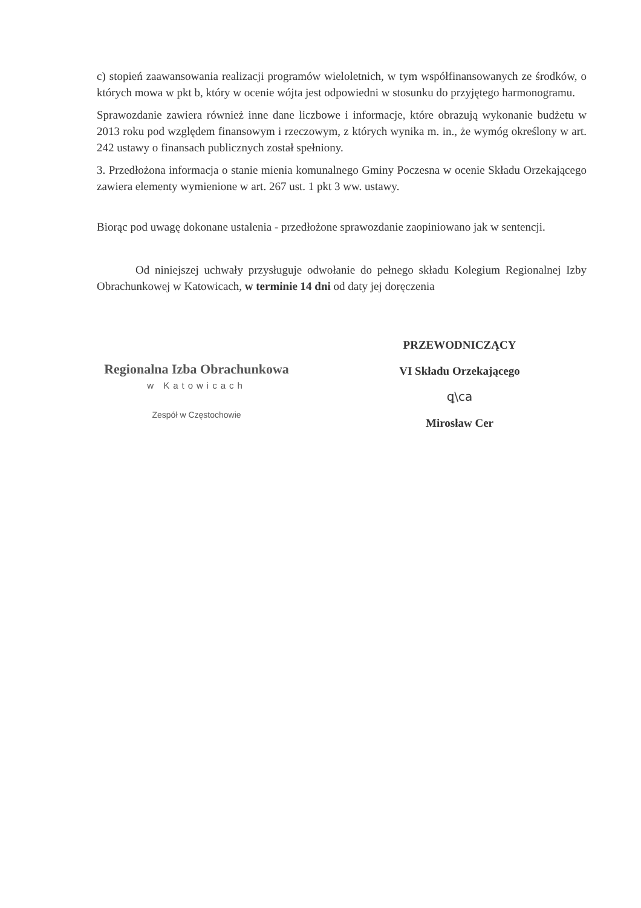c) stopień zaawansowania realizacji programów wieloletnich, w tym współfinansowanych ze środków, o których mowa w pkt b, który w ocenie wójta jest odpowiedni w stosunku do przyjętego harmonogramu.
Sprawozdanie zawiera również inne dane liczbowe i informacje, które obrazują wykonanie budżetu w 2013 roku pod względem finansowym i rzeczowym, z których wynika m. in., że wymóg określony w art. 242 ustawy o finansach publicznych został spełniony.
3. Przedłożona informacja o stanie mienia komunalnego Gminy Poczesna w ocenie Składu Orzekającego zawiera elementy wymienione w art. 267 ust. 1 pkt 3 ww. ustawy.
Biorąc pod uwagę dokonane ustalenia - przedłożone sprawozdanie zaopiniowano jak w sentencji.
Od niniejszej uchwały przysługuje odwołanie do pełnego składu Kolegium Regionalnej Izby Obrachunkowej w Katowicach, w terminie 14 dni od daty jej doręczenia
Regionalna Izba Obrachunkowa
w Katowicach
Zespół w Częstochowie
PRZEWODNICZĄCY
VI Składu Orzekającego
ꝗ\ca
Mirosław Cer